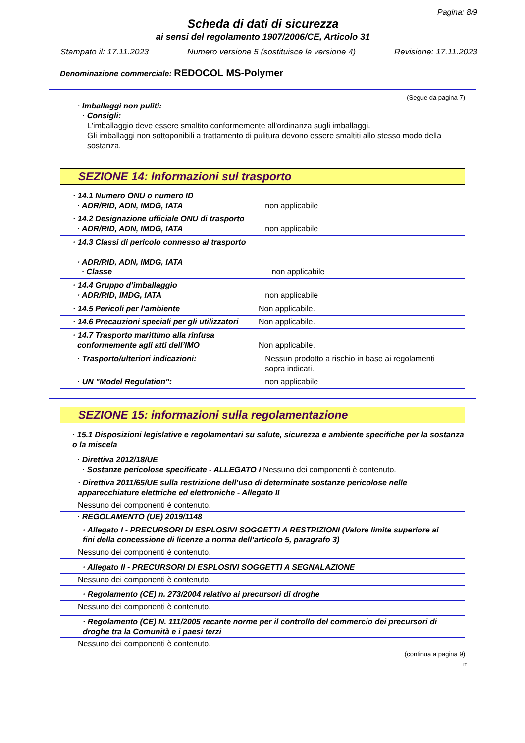Pagina: 8/9
Scheda di dati di sicurezza
ai sensi del regolamento 1907/2006/CE, Articolo 31
Stampato il: 17.11.2023 Numero versione 5 (sostituisce la versione 4) Revisione: 17.11.2023
Denominazione commerciale: REDOCOL MS-Polymer
(Segue da pagina 7)
· Imballaggi non puliti:
· Consigli:
L'imballaggio deve essere smaltito conformemente all'ordinanza sugli imballaggi.
Gli imballaggi non sottoponibili a trattamento di pulitura devono essere smaltiti allo stesso modo della sostanza.
SEZIONE 14: Informazioni sul trasporto
| · 14.1 Numero ONU o numero ID · ADR/RID, ADN, IMDG, IATA | non applicabile |
| · 14.2 Designazione ufficiale ONU di trasporto · ADR/RID, ADN, IMDG, IATA | non applicabile |
| · 14.3 Classi di pericolo connesso al trasporto · ADR/RID, ADN, IMDG, IATA · Classe | non applicabile |
| · 14.4 Gruppo d’imballaggio · ADR/RID, IMDG, IATA | non applicabile |
| · 14.5 Pericoli per l’ambiente | Non applicabile. |
| · 14.6 Precauzioni speciali per gli utilizzatori | Non applicabile. |
| · 14.7 Trasporto marittimo alla rinfusa conformemente agli atti dell’IMO | Non applicabile. |
| · Trasporto/ulteriori indicazioni: | Nessun prodotto a rischio in base ai regolamenti sopra indicati. |
| · UN "Model Regulation": | non applicabile |
SEZIONE 15: informazioni sulla regolamentazione
· 15.1 Disposizioni legislative e regolamentari su salute, sicurezza e ambiente specifiche per la sostanza o la miscela
· Direttiva 2012/18/UE
· Sostanze pericolose specificate - ALLEGATO I Nessuno dei componenti è contenuto.
· Direttiva 2011/65/UE sulla restrizione dell’uso di determinate sostanze pericolose nelle apparecchiature elettriche ed elettroniche - Allegato II
Nessuno dei componenti è contenuto.
· REGOLAMENTO (UE) 2019/1148
· Allegato I - PRECURSORI DI ESPLOSIVI SOGGETTI A RESTRIZIONI (Valore limite superiore ai fini della concessione di licenze a norma dell’articolo 5, paragrafo 3)
Nessuno dei componenti è contenuto.
· Allegato II - PRECURSORI DI ESPLOSIVI SOGGETTI A SEGNALAZIONE
Nessuno dei componenti è contenuto.
· Regolamento (CE) n. 273/2004 relativo ai precursori di droghe
Nessuno dei componenti è contenuto.
· Regolamento (CE) N. 111/2005 recante norme per il controllo del commercio dei precursori di droghe tra la Comunità e i paesi terzi
Nessuno dei componenti è contenuto.
(continua a pagina 9)
IT